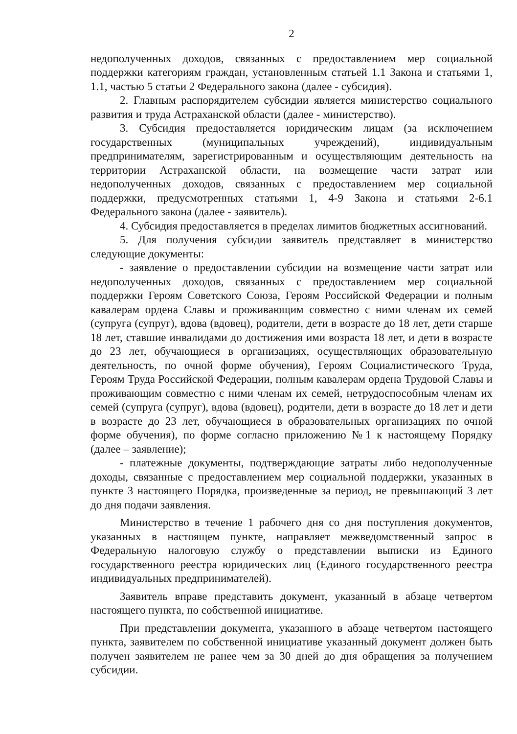2
недополученных доходов, связанных с предоставлением мер социальной поддержки категориям граждан, установленным статьей 1.1 Закона и статьями 1, 1.1, частью 5 статьи 2 Федерального закона (далее - субсидия).
2. Главным распорядителем субсидии является министерство социального развития и труда Астраханской области (далее - министерство).
3. Субсидия предоставляется юридическим лицам (за исключением государственных (муниципальных учреждений), индивидуальным предпринимателям, зарегистрированным и осуществляющим деятельность на территории Астраханской области, на возмещение части затрат или недополученных доходов, связанных с предоставлением мер социальной поддержки, предусмотренных статьями 1, 4-9 Закона и статьями 2-6.1 Федерального закона (далее - заявитель).
4. Субсидия предоставляется в пределах лимитов бюджетных ассигнований.
5. Для получения субсидии заявитель представляет в министерство следующие документы:
- заявление о предоставлении субсидии на возмещение части затрат или недополученных доходов, связанных с предоставлением мер социальной поддержки Героям Советского Союза, Героям Российской Федерации и полным кавалерам ордена Славы и проживающим совместно с ними членам их семей (супруга (супруг), вдова (вдовец), родители, дети в возрасте до 18 лет, дети старше 18 лет, ставшие инвалидами до достижения ими возраста 18 лет, и дети в возрасте до 23 лет, обучающиеся в организациях, осуществляющих образовательную деятельность, по очной форме обучения), Героям Социалистического Труда, Героям Труда Российской Федерации, полным кавалерам ордена Трудовой Славы и проживающим совместно с ними членам их семей, нетрудоспособным членам их семей (супруга (супруг), вдова (вдовец), родители, дети в возрасте до 18 лет и дети в возрасте до 23 лет, обучающиеся в образовательных организациях по очной форме обучения), по форме согласно приложению №1 к настоящему Порядку (далее – заявление);
- платежные документы, подтверждающие затраты либо недополученные доходы, связанные с предоставлением мер социальной поддержки, указанных в пункте 3 настоящего Порядка, произведенные за период, не превышающий 3 лет до дня подачи заявления.
Министерство в течение 1 рабочего дня со дня поступления документов, указанных в настоящем пункте, направляет межведомственный запрос в Федеральную налоговую службу о представлении выписки из Единого государственного реестра юридических лиц (Единого государственного реестра индивидуальных предпринимателей).
Заявитель вправе представить документ, указанный в абзаце четвертом настоящего пункта, по собственной инициативе.
При представлении документа, указанного в абзаце четвертом настоящего пункта, заявителем по собственной инициативе указанный документ должен быть получен заявителем не ранее чем за 30 дней до дня обращения за получением субсидии.